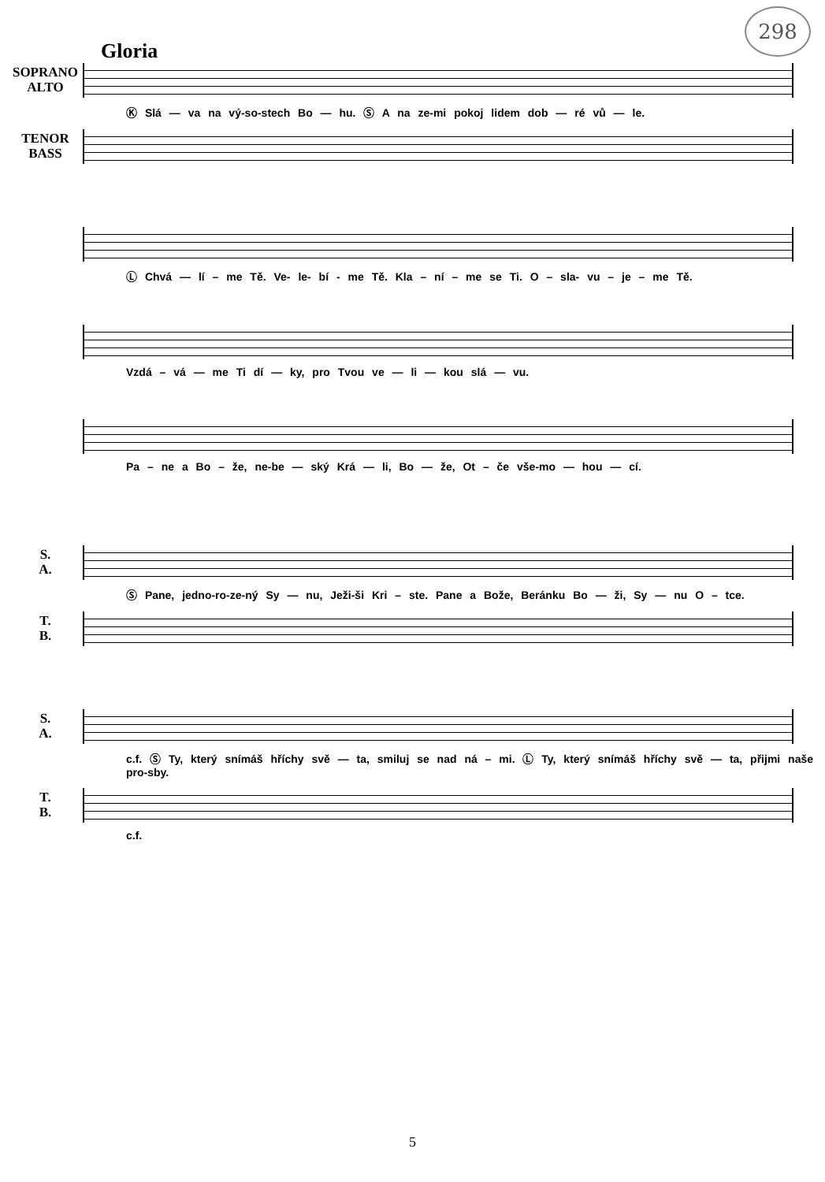298
Gloria
SOPRANO
ALTO
Ⓚ Slá — va na vý-so-stech Bo — hu. Ⓢ A na ze-mi pokoj lidem dob — ré vů — le.
TENOR
BASS
Ⓛ Chvá — lí – me Tě. Ve- le- bí - me Tě. Kla – ní – me se Ti. O – sla- vu – je – me Tě.
Vzdá – vá — me Ti dí — ky, pro Tvou ve — li — kou slá — vu.
Pa – ne a Bo – že, ne-be — ský Krá — li, Bo — že, Ot – če vše-mo — hou — cí.
S.
A.
Ⓢ Pane, jedno-ro-ze-ný Sy — nu, Ježi-ši Kri – ste. Pane a Bože, Beránku Bo — ži, Sy — nu O – tce.
T.
B.
S.
A.
c.f. Ⓢ Ty, který snímáš hříchy svě — ta, smiluj se nad ná – mi. Ⓛ Ty, který snímáš hříchy svě — ta, přijmi naše pro-sby.
T.
B.
c.f.
5